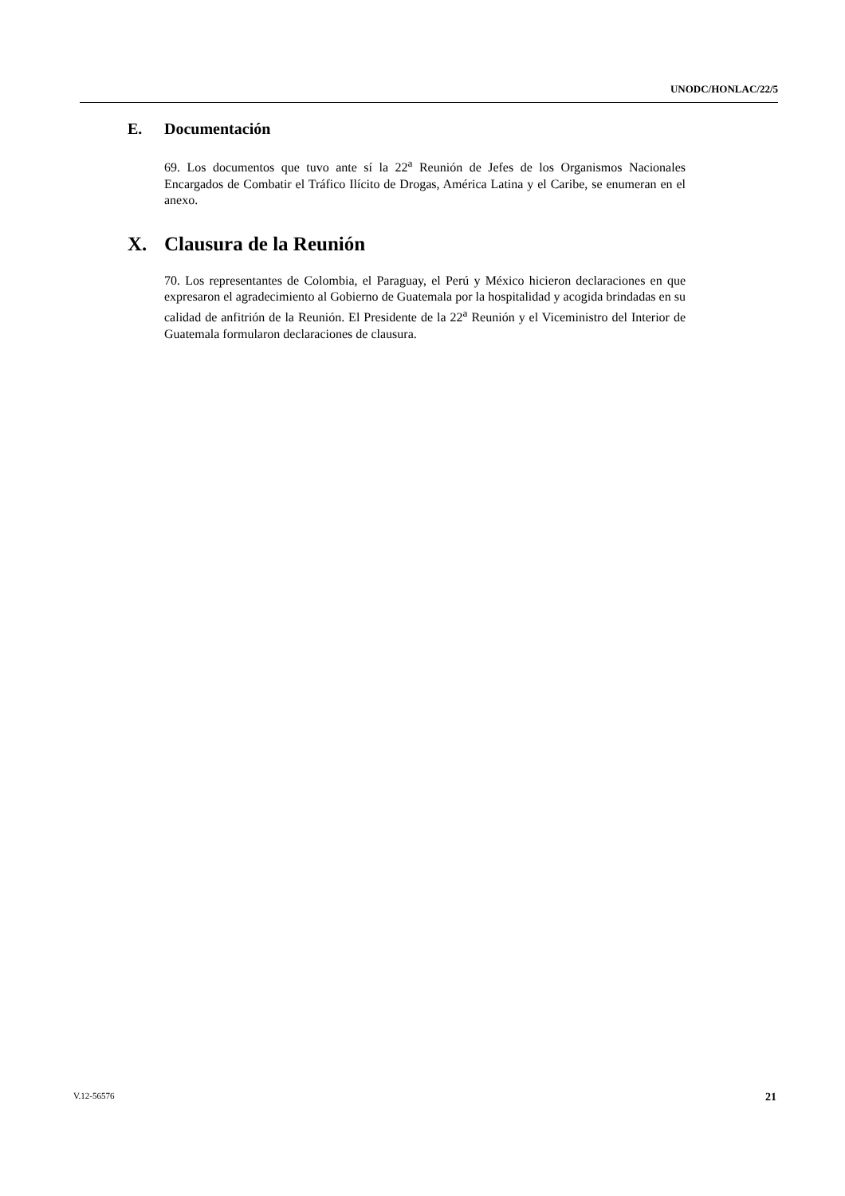UNODC/HONLAC/22/5
E. Documentación
69. Los documentos que tuvo ante sí la 22<sup>a</sup> Reunión de Jefes de los Organismos Nacionales Encargados de Combatir el Tráfico Ilícito de Drogas, América Latina y el Caribe, se enumeran en el anexo.
X. Clausura de la Reunión
70. Los representantes de Colombia, el Paraguay, el Perú y México hicieron declaraciones en que expresaron el agradecimiento al Gobierno de Guatemala por la hospitalidad y acogida brindadas en su calidad de anfitrión de la Reunión. El Presidente de la 22<sup>a</sup> Reunión y el Viceministro del Interior de Guatemala formularon declaraciones de clausura.
V.12-56576 21